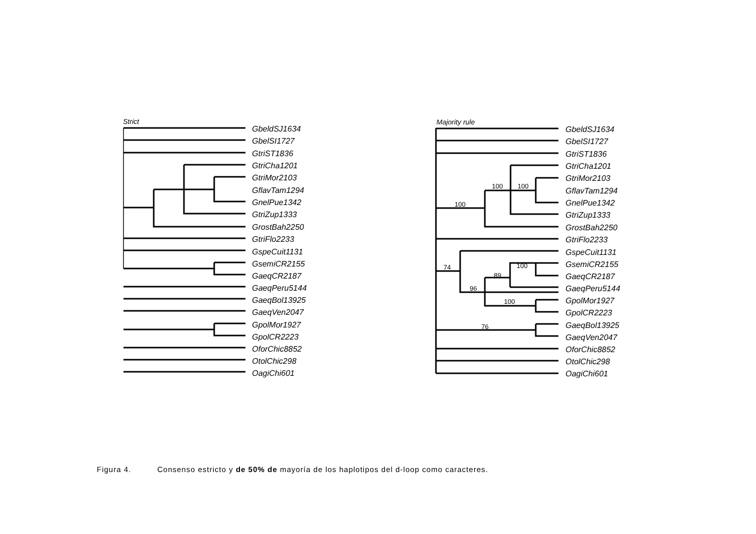Strict
Majority rule
GbeldSJ1634
GbelSI1727
GtriST1836
GtriCha1201
GtriMor2103
GflavTam1294
GnelPue1342
GtriZup1333
GrostBah2250
GtriFlo2233
GspeCuit1131
GsemiCR2155
GaeqCR2187
GaeqPeru5144
GaeqBol13925
GaeqVen2047
GpolMor1927
GpolCR2223
OforChic8852
OtolChic298
OagiChi601
GbeldSJ1634
GbelSI1727
GtriST1836
GtriCha1201
GtriMor2103
GflavTam1294
GnelPue1342
GtriZup1333
GrostBah2250
GtriFlo2233
GspeCuit1131
GsemiCR2155
GaeqCR2187
GaeqPeru5144
GpolMor1927
GpolCR2223
GaeqBol13925
GaeqVen2047
OforChic8852
OtolChic298
OagiChi601
100
100
100
74
100
89
96
100
76
Figura 4. Consenso estricto y de 50% de mayoría de los haplotipos del d-loop como caracteres.